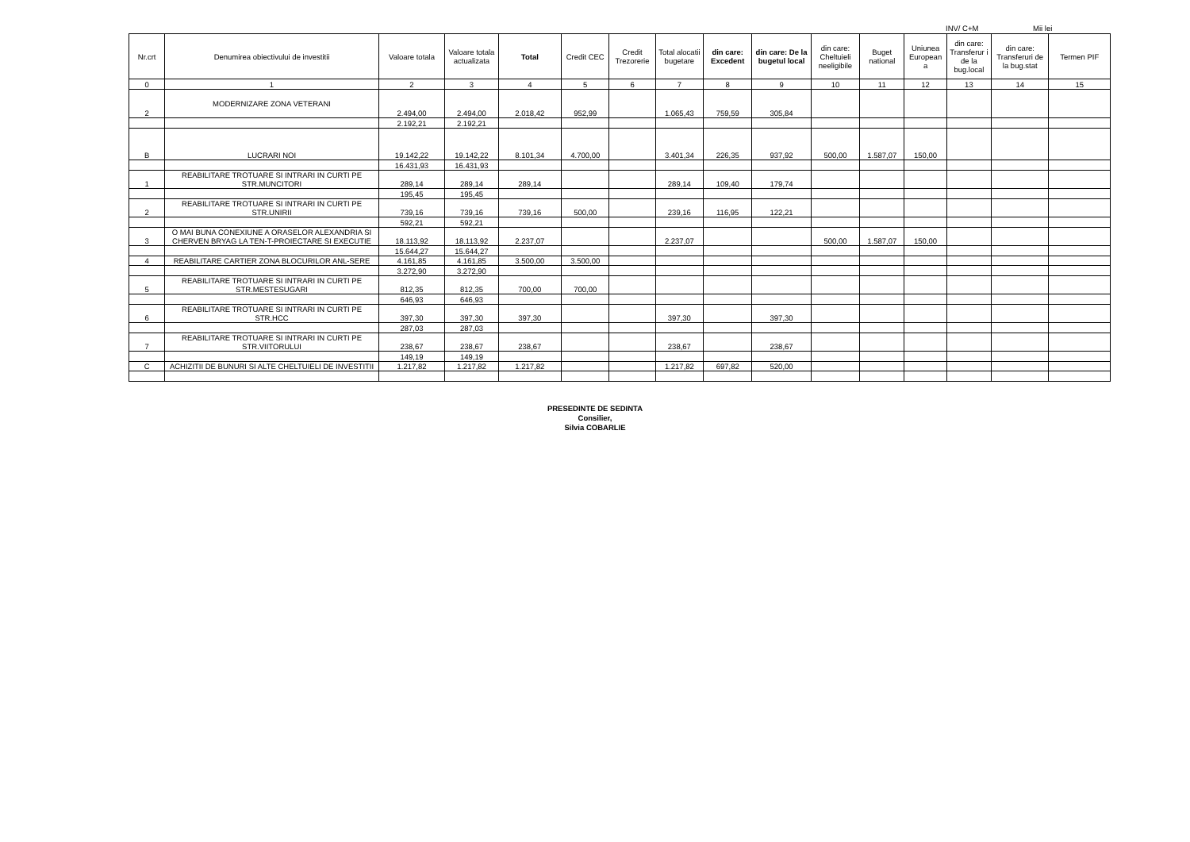INV/ C+M Mii lei
| Nr.crt | Denumirea obiectivului de investitii | Valoare totala | Valoare totala actualizata | Total | Credit CEC | Credit Trezorerie | Total alocatii bugetare | din care: Excedent | din care: De la bugetul local | din care: Cheltuieli neeligibile | Buget national | Uniunea European a | din care: Transferur i de la bug.local | din care: Transferuri de la bug.stat | Termen PIF |
| --- | --- | --- | --- | --- | --- | --- | --- | --- | --- | --- | --- | --- | --- | --- | --- |
| 0 | 1 | 2 | 3 | 4 | 5 | 6 | 7 | 8 | 9 | 10 | 11 | 12 | 13 | 14 | 15 |
| 2 | MODERNIZARE ZONA VETERANI | 2.494,00 | 2.494,00 | 2.018,42 | 952,99 | | 1.065,43 | 759,59 | 305,84 | | | | | | |
| | | 2.192,21 | 2.192,21 | | | | | | | | | | | | |
| B | LUCRARI NOI | 19.142,22 | 19.142,22 | 8.101,34 | 4.700,00 | | 3.401,34 | 226,35 | 937,92 | 500,00 | 1.587,07 | 150,00 | | | |
| | | 16.431,93 | 16.431,93 | | | | | | | | | | | | |
| 1 | REABILITARE TROTUARE SI INTRARI IN CURTI PE STR.MUNCITORI | 289,14 | 289,14 | 289,14 | | | 289,14 | 109,40 | 179,74 | | | | | | |
| | | 195,45 | 195,45 | | | | | | | | | | | | |
| 2 | REABILITARE TROTUARE SI INTRARI IN CURTI PE STR.UNIRII | 739,16 | 739,16 | 739,16 | 500,00 | | 239,16 | 116,95 | 122,21 | | | | | | |
| | | 592,21 | 592,21 | | | | | | | | | | | | |
| 3 | O MAI BUNA CONEXIUNE A ORASELOR ALEXANDRIA SI CHERVEN BRYAG LA TEN-T-PROIECTARE SI EXECUTIE | 18.113,92 | 18.113,92 | 2.237,07 | | | 2.237,07 | | | 500,00 | 1.587,07 | 150,00 | | | |
| | | 15.644,27 | 15.644,27 | | | | | | | | | | | | |
| 4 | REABILITARE CARTIER ZONA BLOCURILOR ANL-SERE | 4.161,85 | 4.161,85 | 3.500,00 | 3.500,00 | | | | | | | | | | |
| | | 3.272,90 | 3.272,90 | | | | | | | | | | | | |
| 5 | REABILITARE TROTUARE SI INTRARI IN CURTI PE STR.MESTESUGARI | 812,35 | 812,35 | 700,00 | 700,00 | | | | | | | | | | |
| | | 646,93 | 646,93 | | | | | | | | | | | | |
| 6 | REABILITARE TROTUARE SI INTRARI IN CURTI PE STR.HCC | 397,30 | 397,30 | 397,30 | | | 397,30 | | 397,30 | | | | | | |
| | | 287,03 | 287,03 | | | | | | | | | | | | |
| 7 | REABILITARE TROTUARE SI INTRARI IN CURTI PE STR.VIITORULUI | 238,67 | 238,67 | 238,67 | | | 238,67 | | 238,67 | | | | | | |
| | | 149,19 | 149,19 | | | | | | | | | | | | |
| C | ACHIZITII DE BUNURI SI ALTE CHELTUIELI DE INVESTITII | 1.217,82 | 1.217,82 | 1.217,82 | | | 1.217,82 | 697,82 | 520,00 | | | | | | |
PRESEDINTE DE SEDINTA
Consilier,
Silvia COBARLIE